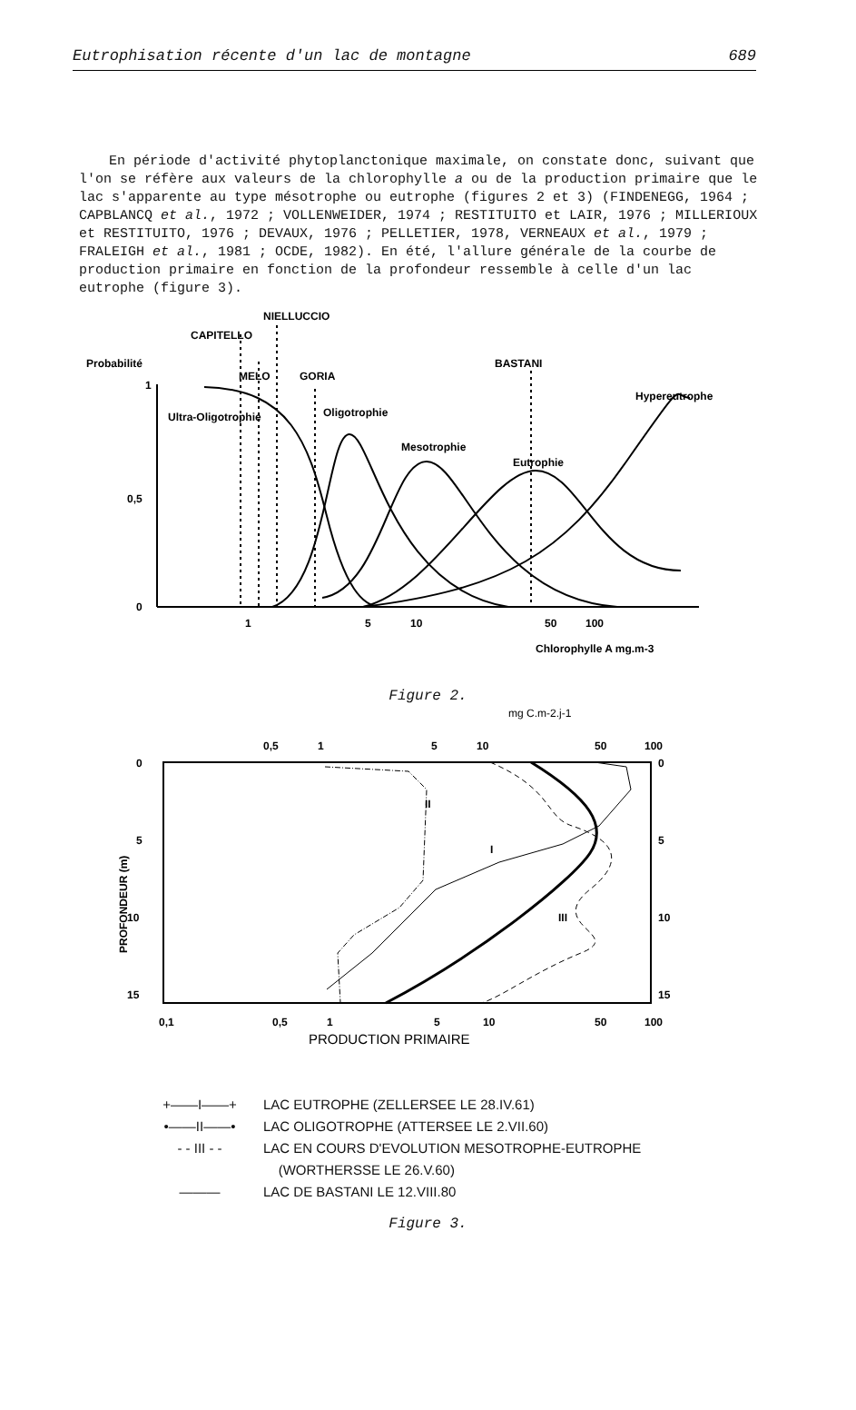Eutrophisation récente d'un lac de montagne 689
En période d'activité phytoplanctonique maximale, on constate donc, suivant que l'on se réfère aux valeurs de la chlorophylle a ou de la production primaire que le lac s'apparente au type mésotrophe ou eutrophe (figures 2 et 3) (FINDENEGG, 1964 ; CAPBLANCQ et al., 1972 ; VOLLENWEIDER, 1974 ; RESTITUITO et LAIR, 1976 ; MILLERIOUX et RESTITUITO, 1976 ; DEVAUX, 1976 ; PELLETIER, 1978, VERNEAUX et al., 1979 ; FRALEIGH et al., 1981 ; OCDE, 1982). En été, l'allure générale de la courbe de production primaire en fonction de la profondeur ressemble à celle d'un lac eutrophe (figure 3).
NIELLUCCIO
CAPITELLO
Probabilité
MELO
GORIA
BASTANI
Hypereutrophe
Ultra-Oligotrophie
Oligotrophie
Mesotrophie
Eutrophie
1
0,5
0
1
5
10
50
100
Chlorophylle A mg.m-3
Figure 2.
mg C.m-2.j-1
0,5
1
5
10
50
100
0
5
10
15
0
5
10
15
PROFONDEUR (m)
II
I
III
0,1
0,5
1
5
10
50
100
PRODUCTION PRIMAIRE
+——I——+ LAC EUTROPHE (ZELLERSEE LE 28.IV.61)
•——II——• LAC OLIGOTROPHE (ATTERSEE LE 2.VII.60)
- - III - - LAC EN COURS D'EVOLUTION MESOTROPHE-EUTROPHE
(WORTHERSSE LE 26.V.60)
——— LAC DE BASTANI LE 12.VIII.80
Figure 3.